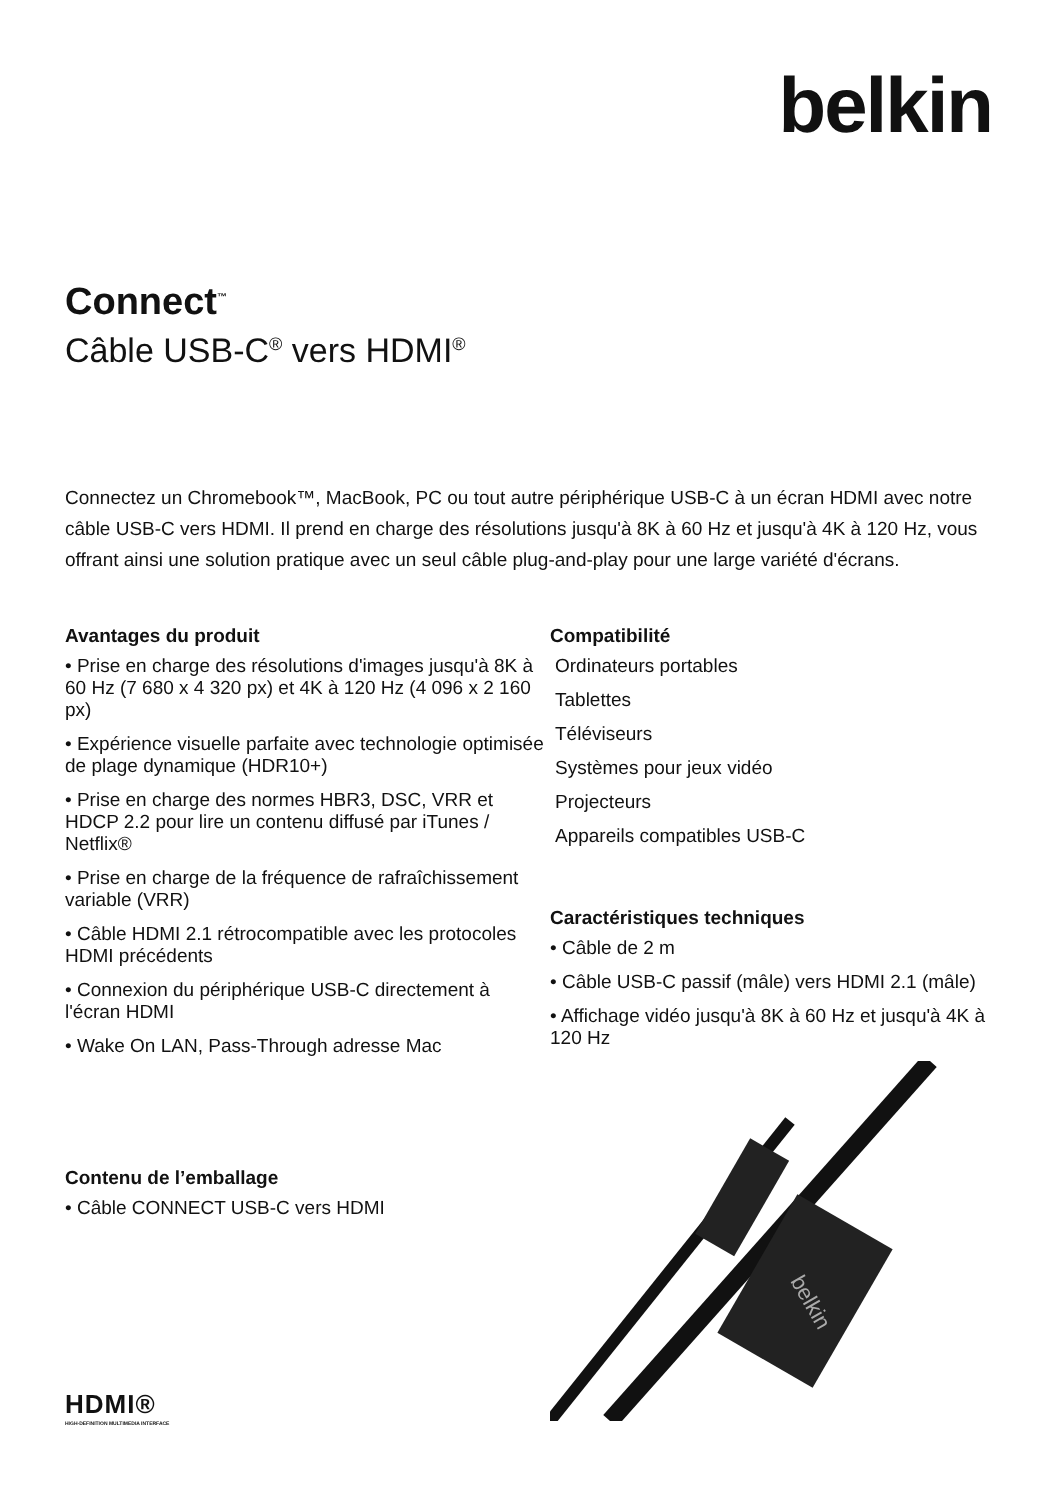belkin
Connect<sup>™</sup>
Câble USB-C<sup>®</sup> vers HDMI<sup>®</sup>
Connectez un Chromebook™, MacBook, PC ou tout autre périphérique USB-C à un écran HDMI avec notre câble USB-C vers HDMI. Il prend en charge des résolutions jusqu'à 8K à 60 Hz et jusqu'à 4K à 120 Hz, vous offrant ainsi une solution pratique avec un seul câble plug-and-play pour une large variété d'écrans.
Avantages du produit
• Prise en charge des résolutions d'images jusqu'à 8K à 60 Hz (7 680 x 4 320 px) et 4K à 120 Hz (4 096 x 2 160 px)
• Expérience visuelle parfaite avec technologie optimisée de plage dynamique (HDR10+)
• Prise en charge des normes HBR3, DSC, VRR et HDCP 2.2 pour lire un contenu diffusé par iTunes / Netflix®
• Prise en charge de la fréquence de rafraîchissement variable (VRR)
• Câble HDMI 2.1 rétrocompatible avec les protocoles HDMI précédents
• Connexion du périphérique USB-C directement à l'écran HDMI
• Wake On LAN, Pass-Through adresse Mac
Contenu de l’emballage
• Câble CONNECT USB-C vers HDMI
HDMI®
HIGH-DEFINITION MULTIMEDIA INTERFACE
Compatibilité
Ordinateurs portables
Tablettes
Téléviseurs
Systèmes pour jeux vidéo
Projecteurs
Appareils compatibles USB-C
Caractéristiques techniques
• Câble de 2 m
• Câble USB-C passif (mâle) vers HDMI 2.1 (mâle)
• Affichage vidéo jusqu'à 8K à 60 Hz et jusqu'à 4K à 120 Hz
belkin